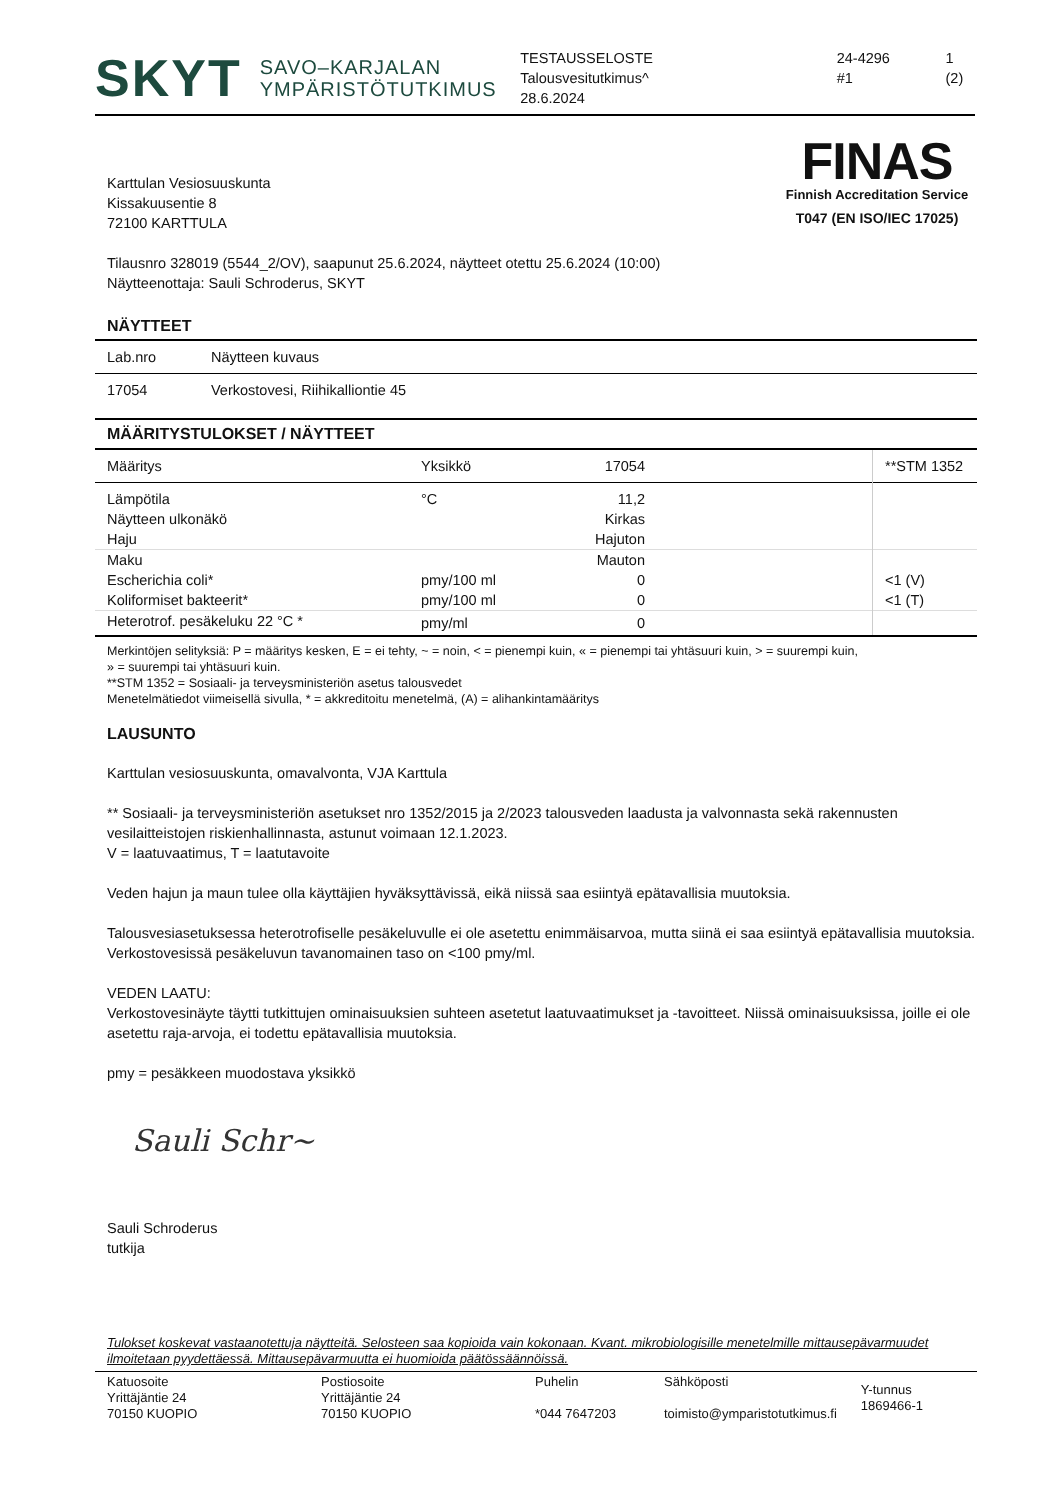SKYT SAVO–KARJALAN
YMPÄRISTÖTUTKIMUS
TESTAUSSELOSTE
Talousvesitutkimus^
28.6.2024
24-4296
#1
1 (2)
FINAS
Finnish Accreditation Service
T047 (EN ISO/IEC 17025)
Karttulan Vesiosuuskunta
Kissakuusentie 8
72100 KARTTULA
Tilausnro 328019 (5544_2/OV), saapunut 25.6.2024, näytteet otettu 25.6.2024 (10:00)
Näytteenottaja: Sauli Schroderus, SKYT
NÄYTTEET
| Lab.nro | Näytteen kuvaus |
| --- | --- |
| 17054 | Verkostovesi, Riihikalliontie 45 |
| MÄÄRITYSTULOKSET / NÄYTTEET |
| Määritys | Yksikkö | 17054 | | **STM 1352 |
| --- | --- | --- | --- | --- |
| Lämpötila | °C | 11,2 | | |
| Näytteen ulkonäkö | | Kirkas | | |
| Haju | | Hajuton | | |
| Maku | | Mauton | | |
| Escherichia coli* | pmy/100 ml | 0 | | <1 (V) |
| Koliformiset bakteerit* | pmy/100 ml | 0 | | <1 (T) |
| Heterotrof. pesäkeluku 22 °C * | pmy/ml | 0 | | |
Merkintöjen selityksiä: P = määritys kesken, E = ei tehty, ~ = noin, < = pienempi kuin, « = pienempi tai yhtäsuuri kuin, > = suurempi kuin,
» = suurempi tai yhtäsuuri kuin.
**STM 1352 = Sosiaali- ja terveysministeriön asetus talousvedet
Menetelmätiedot viimeisellä sivulla, * = akkreditoitu menetelmä, (A) = alihankintamääritys
LAUSUNTO
Karttulan vesiosuuskunta, omavalvonta, VJA Karttula
** Sosiaali- ja terveysministeriön asetukset nro 1352/2015 ja 2/2023 talousveden laadusta ja valvonnasta sekä rakennusten vesilaitteistojen riskienhallinnasta, astunut voimaan 12.1.2023.
V = laatuvaatimus, T = laatutavoite
Veden hajun ja maun tulee olla käyttäjien hyväksyttävissä, eikä niissä saa esiintyä epätavallisia muutoksia.
Talousvesiasetuksessa heterotrofiselle pesäkeluvulle ei ole asetettu enimmäisarvoa, mutta siinä ei saa esiintyä epätavallisia muutoksia. Verkostovesissä pesäkeluvun tavanomainen taso on <100 pmy/ml.
VEDEN LAATU:
Verkostovesinäyte täytti tutkittujen ominaisuuksien suhteen asetetut laatuvaatimukset ja -tavoitteet. Niissä ominaisuuksissa, joille ei ole asetettu raja-arvoja, ei todettu epätavallisia muutoksia.
pmy = pesäkkeen muodostava yksikkö
Sauli Schr~
Sauli Schroderus
tutkija
Tulokset koskevat vastaanotettuja näytteitä. Selosteen saa kopioida vain kokonaan. Kvant. mikrobiologisille menetelmille mittausepävarmuudet ilmoitetaan pyydettäessä. Mittausepävarmuutta ei huomioida päätössäännöissä.
| Katuosoite Yrittäjäntie 24 70150 KUOPIO | Postiosoite Yrittäjäntie 24 70150 KUOPIO | Puhelin *044 7647203 | Sähköposti toimisto@ymparistotutkimus.fi | Y-tunnus 1869466-1 |